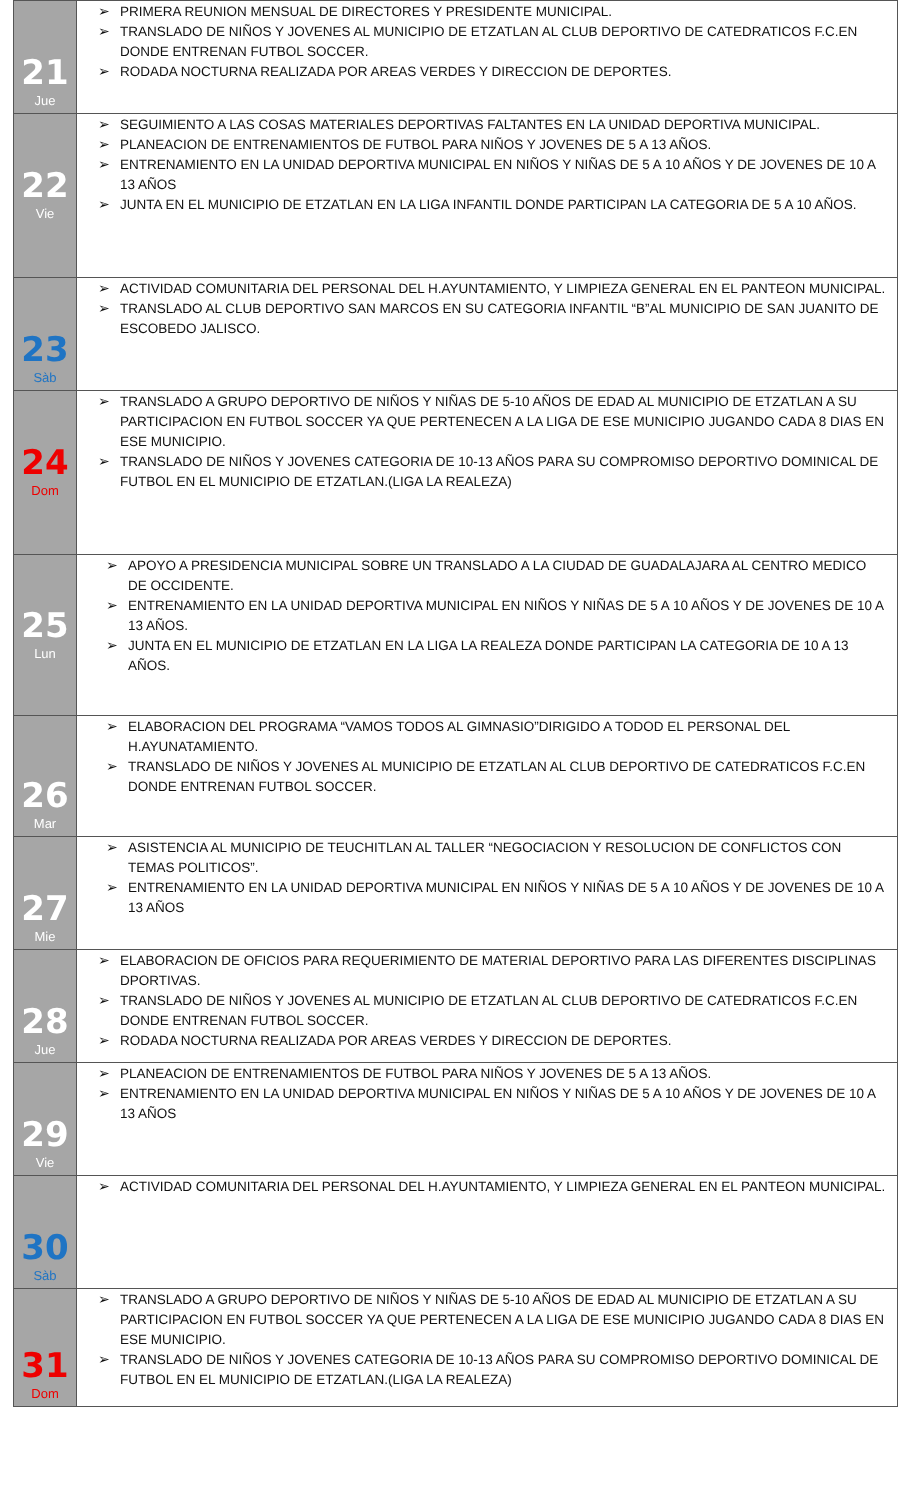| 21 Jue | ➢ PRIMERA REUNION MENSUAL DE DIRECTORES Y PRESIDENTE MUNICIPAL. ➢ TRANSLADO DE NIÑOS Y JOVENES AL MUNICIPIO DE ETZATLAN AL CLUB DEPORTIVO DE CATEDRATICOS F.C.EN DONDE ENTRENAN FUTBOL SOCCER. ➢ RODADA NOCTURNA REALIZADA POR AREAS VERDES Y DIRECCION DE DEPORTES. |
| 22 Vie | ➢ SEGUIMIENTO A LAS COSAS MATERIALES DEPORTIVAS FALTANTES EN LA UNIDAD DEPORTIVA MUNICIPAL. ➢ PLANEACION DE ENTRENAMIENTOS DE FUTBOL PARA NIÑOS Y JOVENES DE 5 A 13 AÑOS. ➢ ENTRENAMIENTO EN LA UNIDAD DEPORTIVA MUNICIPAL EN NIÑOS Y NIÑAS DE 5 A 10 AÑOS Y DE JOVENES DE 10 A 13 AÑOS ➢ JUNTA EN EL MUNICIPIO DE ETZATLAN EN LA LIGA INFANTIL DONDE PARTICIPAN LA CATEGORIA DE 5 A 10 AÑOS. |
| 23 Sàb | ➢ ACTIVIDAD COMUNITARIA DEL PERSONAL DEL H.AYUNTAMIENTO, Y LIMPIEZA GENERAL EN EL PANTEON MUNICIPAL. ➢ TRANSLADO AL CLUB DEPORTIVO SAN MARCOS EN SU CATEGORIA INFANTIL “B”AL MUNICIPIO DE SAN JUANITO DE ESCOBEDO JALISCO. |
| 24 Dom | ➢ TRANSLADO A GRUPO DEPORTIVO DE NIÑOS Y NIÑAS DE 5-10 AÑOS DE EDAD AL MUNICIPIO DE ETZATLAN A SU PARTICIPACION EN FUTBOL SOCCER YA QUE PERTENECEN A LA LIGA DE ESE MUNICIPIO JUGANDO CADA 8 DIAS EN ESE MUNICIPIO. ➢ TRANSLADO DE NIÑOS Y JOVENES CATEGORIA DE 10-13 AÑOS PARA SU COMPROMISO DEPORTIVO DOMINICAL DE FUTBOL EN EL MUNICIPIO DE ETZATLAN.(LIGA LA REALEZA) |
| 25 Lun | ➢ APOYO A PRESIDENCIA MUNICIPAL SOBRE UN TRANSLADO A LA CIUDAD DE GUADALAJARA AL CENTRO MEDICO DE OCCIDENTE. ➢ ENTRENAMIENTO EN LA UNIDAD DEPORTIVA MUNICIPAL EN NIÑOS Y NIÑAS DE 5 A 10 AÑOS Y DE JOVENES DE 10 A 13 AÑOS. ➢ JUNTA EN EL MUNICIPIO DE ETZATLAN EN LA LIGA LA REALEZA DONDE PARTICIPAN LA CATEGORIA DE 10 A 13 AÑOS. |
| 26 Mar | ➢ ELABORACION DEL PROGRAMA “VAMOS TODOS AL GIMNASIO”DIRIGIDO A TODOD EL PERSONAL DEL H.AYUNATAMIENTO. ➢ TRANSLADO DE NIÑOS Y JOVENES AL MUNICIPIO DE ETZATLAN AL CLUB DEPORTIVO DE CATEDRATICOS F.C.EN DONDE ENTRENAN FUTBOL SOCCER. |
| 27 Mie | ➢ ASISTENCIA AL MUNICIPIO DE TEUCHITLAN AL TALLER “NEGOCIACION Y RESOLUCION DE CONFLICTOS CON TEMAS POLITICOS”. ➢ ENTRENAMIENTO EN LA UNIDAD DEPORTIVA MUNICIPAL EN NIÑOS Y NIÑAS DE 5 A 10 AÑOS Y DE JOVENES DE 10 A 13 AÑOS |
| 28 Jue | ➢ ELABORACION DE OFICIOS PARA REQUERIMIENTO DE MATERIAL DEPORTIVO PARA LAS DIFERENTES DISCIPLINAS DPORTIVAS. ➢ TRANSLADO DE NIÑOS Y JOVENES AL MUNICIPIO DE ETZATLAN AL CLUB DEPORTIVO DE CATEDRATICOS F.C.EN DONDE ENTRENAN FUTBOL SOCCER. ➢ RODADA NOCTURNA REALIZADA POR AREAS VERDES Y DIRECCION DE DEPORTES. |
| 29 Vie | ➢ PLANEACION DE ENTRENAMIENTOS DE FUTBOL PARA NIÑOS Y JOVENES DE 5 A 13 AÑOS. ➢ ENTRENAMIENTO EN LA UNIDAD DEPORTIVA MUNICIPAL EN NIÑOS Y NIÑAS DE 5 A 10 AÑOS Y DE JOVENES DE 10 A 13 AÑOS |
| 30 Sàb | ➢ ACTIVIDAD COMUNITARIA DEL PERSONAL DEL H.AYUNTAMIENTO, Y LIMPIEZA GENERAL EN EL PANTEON MUNICIPAL. |
| 31 Dom | ➢ TRANSLADO A GRUPO DEPORTIVO DE NIÑOS Y NIÑAS DE 5-10 AÑOS DE EDAD AL MUNICIPIO DE ETZATLAN A SU PARTICIPACION EN FUTBOL SOCCER YA QUE PERTENECEN A LA LIGA DE ESE MUNICIPIO JUGANDO CADA 8 DIAS EN ESE MUNICIPIO. ➢ TRANSLADO DE NIÑOS Y JOVENES CATEGORIA DE 10-13 AÑOS PARA SU COMPROMISO DEPORTIVO DOMINICAL DE FUTBOL EN EL MUNICIPIO DE ETZATLAN.(LIGA LA REALEZA) |